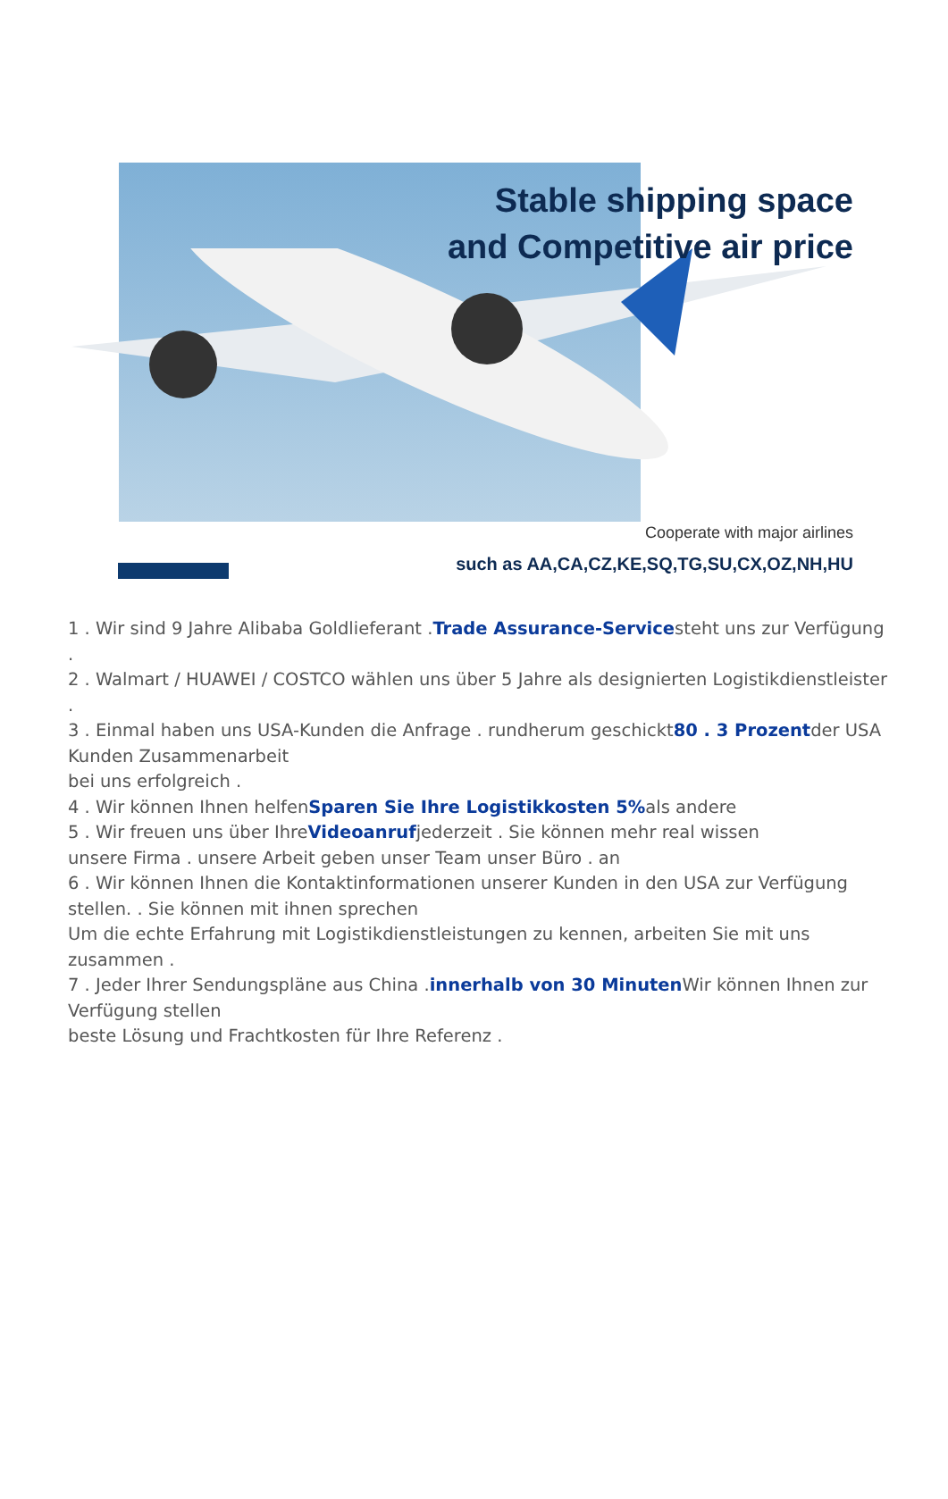Stable shipping space
and Competitive air price
Cooperate with major airlines
such as AA,CA,CZ,KE,SQ,TG,SU,CX,OZ,NH,HU
1 . Wir sind 9 Jahre Alibaba Goldlieferant .Trade Assurance-Servicesteht uns zur Verfügung
.
2 . Walmart / HUAWEI / COSTCO wählen uns über 5 Jahre als designierten Logistikdienstleister
.
3 . Einmal haben uns USA-Kunden die Anfrage . rundherum geschickt80 . 3 Prozentder USA Kunden Zusammenarbeit
bei uns erfolgreich .
4 . Wir können Ihnen helfenSparen Sie Ihre Logistikkosten 5% als andere
5 . Wir freuen uns über IhreVideoanrufjederzeit . Sie können mehr real wissen
unsere Firma . unsere Arbeit geben unser Team unser Büro . an
6 . Wir können Ihnen die Kontaktinformationen unserer Kunden in den USA zur Verfügung stellen. . Sie können mit ihnen sprechen
Um die echte Erfahrung mit Logistikdienstleistungen zu kennen, arbeiten Sie mit uns zusammen .
7 . Jeder Ihrer Sendungspläne aus China .innerhalb von 30 Minuten Wir können Ihnen zur Verfügung stellen
beste Lösung und Frachtkosten für Ihre Referenz .